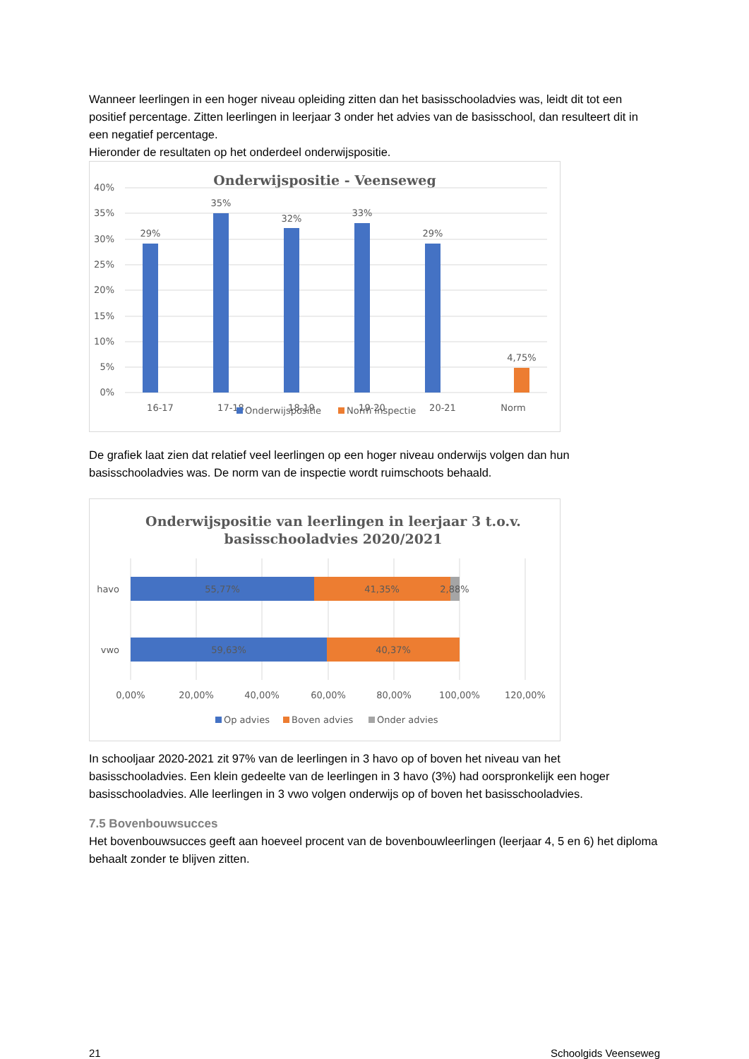Wanneer leerlingen in een hoger niveau opleiding zitten dan het basisschooladvies was, leidt dit tot een positief percentage. Zitten leerlingen in leerjaar 3 onder het advies van de basisschool, dan resulteert dit in een negatief percentage.
Hieronder de resultaten op het onderdeel onderwijspositie.
Onderwijspositie - Veenseweg
40%
35%
30%
25%
20%
15%
10%
5%
0%
29%
35%
32%
33%
29%
4,75%
16-17
17-18
18-19
19-20
20-21
Norm
Onderwijspositie
Norm inspectie
De grafiek laat zien dat relatief veel leerlingen op een hoger niveau onderwijs volgen dan hun basisschooladvies was. De norm van de inspectie wordt ruimschoots behaald.
Onderwijspositie van leerlingen in leerjaar 3 t.o.v.
basisschooladvies 2020/2021
55,77%
41,35%
2,88%
59,63%
40,37%
0,00%
20,00%
40,00%
60,00%
80,00%
100,00%
120,00%
havo
vwo
Op advies
Boven advies
Onder advies
In schooljaar 2020-2021 zit 97% van de leerlingen in 3 havo op of boven het niveau van het basisschooladvies. Een klein gedeelte van de leerlingen in 3 havo (3%) had oorspronkelijk een hoger basisschooladvies. Alle leerlingen in 3 vwo volgen onderwijs op of boven het basisschooladvies.
7.5 Bovenbouwsucces
Het bovenbouwsucces geeft aan hoeveel procent van de bovenbouwleerlingen (leerjaar 4, 5 en 6) het diploma behaalt zonder te blijven zitten.
21 Schoolgids Veenseweg